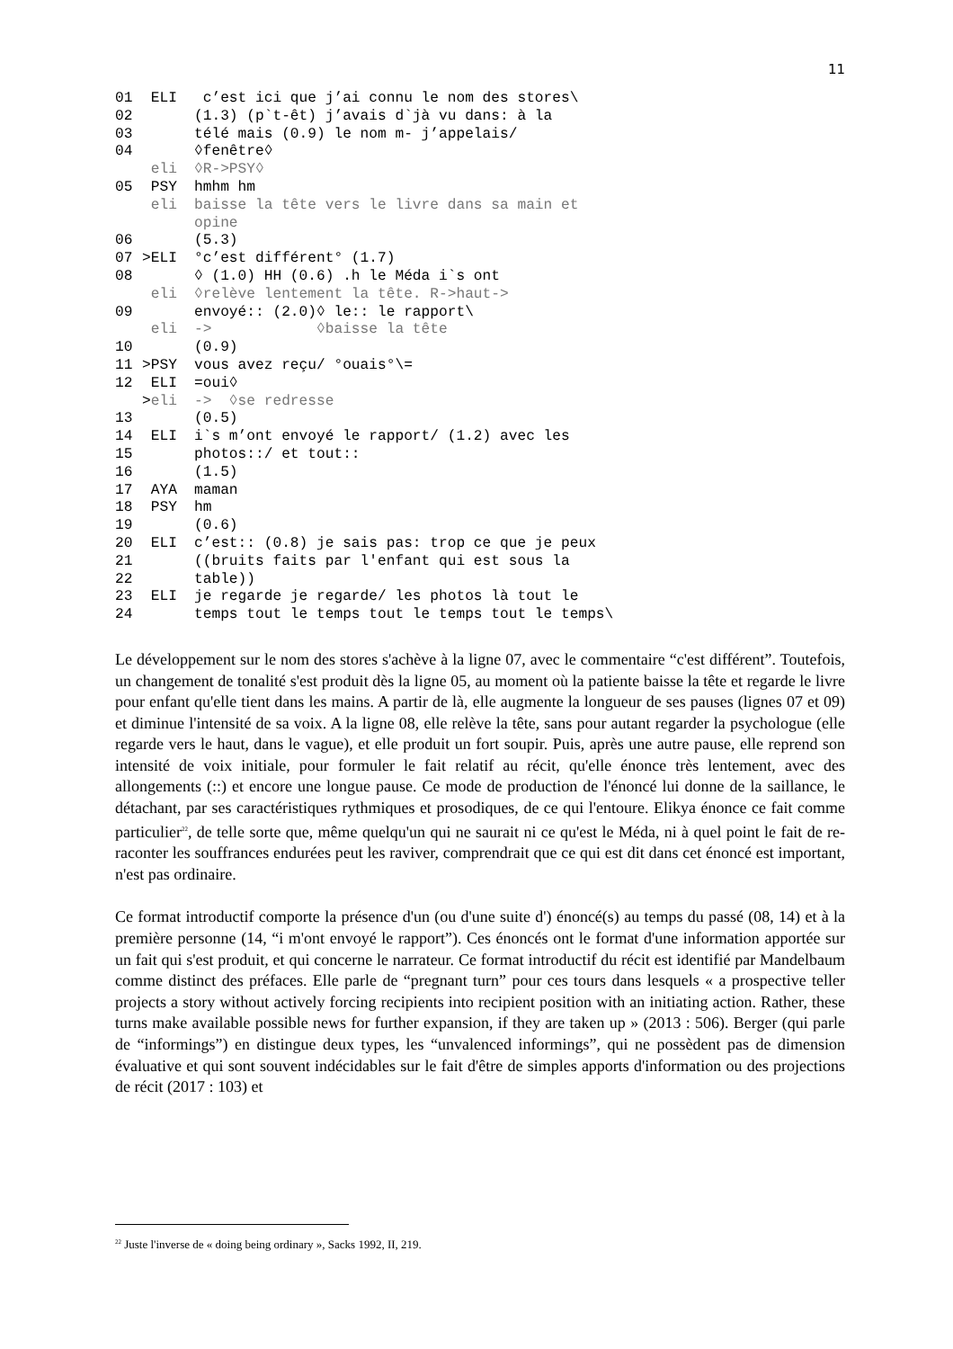11
01 ELI c’est ici que j’ai connu le nom des stores\
02 (1.3) (p`t-êt) j’avais d`jà vu dans: à la
03 télé mais (0.9) le nom m- j’appelais/
04 ◊fenêtre◊
eli ◊R->PSY◊
05 PSY hmhm hm
eli baisse la tête vers le livre dans sa main et
opine
06 (5.3)
07 >ELI °c’est différent° (1.7)
08 ◊ (1.0) HH (0.6) .h le Méda i`s ont
eli ◊relève lentement la tête. R->haut->
09 envoyé:: (2.0)◊ le:: le rapport\
eli -> ◊baisse la tête
10 (0.9)
11 >PSY vous avez reçu/ °ouais°\=
12 ELI =oui◊
>eli -> ◊se redresse
13 (0.5)
14 ELI i`s m’ont envoyé le rapport/ (1.2) avec les
15 photos::/ et tout::
16 (1.5)
17 AYA maman
18 PSY hm
19 (0.6)
20 ELI c’est:: (0.8) je sais pas: trop ce que je peux
21 ((bruits faits par l'enfant qui est sous la
22 table))
23 ELI je regarde je regarde/ les photos là tout le
24 temps tout le temps tout le temps tout le temps\
Le développement sur le nom des stores s'achève à la ligne 07, avec le commentaire “c'est différent”. Toutefois, un changement de tonalité s'est produit dès la ligne 05, au moment où la patiente baisse la tête et regarde le livre pour enfant qu'elle tient dans les mains. A partir de là, elle augmente la longueur de ses pauses (lignes 07 et 09) et diminue l'intensité de sa voix. A la ligne 08, elle relève la tête, sans pour autant regarder la psychologue (elle regarde vers le haut, dans le vague), et elle produit un fort soupir. Puis, après une autre pause, elle reprend son intensité de voix initiale, pour formuler le fait relatif au récit, qu'elle énonce très lentement, avec des allongements (::) et encore une longue pause. Ce mode de production de l'énoncé lui donne de la saillance, le détachant, par ses caractéristiques rythmiques et prosodiques, de ce qui l'entoure. Elikya énonce ce fait comme particulier<sup>22</sup>, de telle sorte que, même quelqu'un qui ne saurait ni ce qu'est le Méda, ni à quel point le fait de re-raconter les souffrances endurées peut les raviver, comprendrait que ce qui est dit dans cet énoncé est important, n'est pas ordinaire.
Ce format introductif comporte la présence d'un (ou d'une suite d') énoncé(s) au temps du passé (08, 14) et à la première personne (14, “i m'ont envoyé le rapport”). Ces énoncés ont le format d'une information apportée sur un fait qui s'est produit, et qui concerne le narrateur. Ce format introductif du récit est identifié par Mandelbaum comme distinct des préfaces. Elle parle de “pregnant turn” pour ces tours dans lesquels « a prospective teller projects a story without actively forcing recipients into recipient position with an initiating action. Rather, these turns make available possible news for further expansion, if they are taken up » (2013 : 506). Berger (qui parle de “informings”) en distingue deux types, les “unvalenced informings”, qui ne possèdent pas de dimension évaluative et qui sont souvent indécidables sur le fait d'être de simples apports d'information ou des projections de récit (2017 : 103) et
<sup>22</sup> Juste l'inverse de « doing being ordinary », Sacks 1992, II, 219.